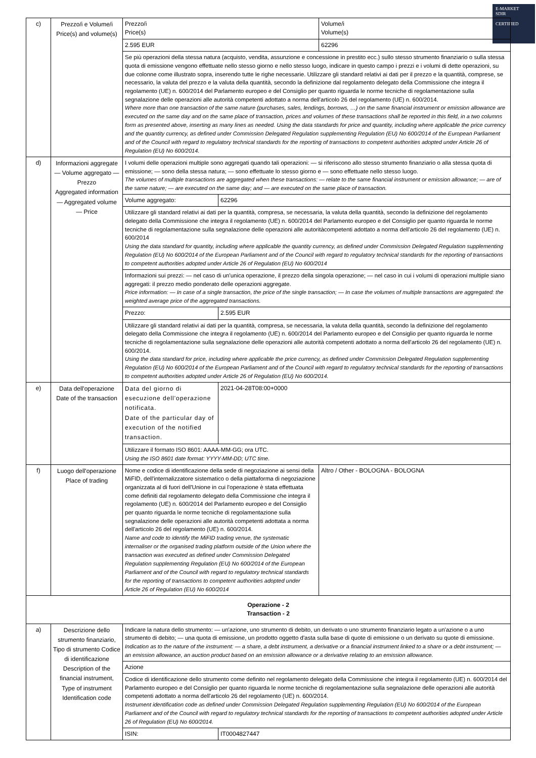E-MARKET
SDIR
CERTIFIED
| c) | Prezzo/i e Volume/i Price(s) and volume(s) | Prezzo/i Price(s) | | Volume/i Volume(s) |
| | | 2.595 EUR | | 62296 |
| | | Se più operazioni della stessa natura (acquisto, vendita, assunzione e concessione in prestito ecc.) sullo stesso strumento finanziario o sulla stessa quota di emissione vengono effettuate nello stesso giorno e nello stesso luogo, indicare in questo campo i prezzi e i volumi di dette operazioni, su due colonne come illustrato sopra, inserendo tutte le righe necessarie. Utilizzare gli standard relativi ai dati per il prezzo e la quantità, comprese, se necessario, la valuta del prezzo e la valuta della quantità, secondo la definizione dal regolamento delegato della Commissione che integra il regolamento (UE) n. 600/2014 del Parlamento europeo e del Consiglio per quanto riguarda le norme tecniche di regolamentazione sulla segnalazione delle operazioni alle autorità competenti adottato a norma dell'articolo 26 del regolamento (UE) n. 600/2014. Where more than one transaction of the same nature (purchases, sales, lendings, borrows, …) on the same financial instrument or emission allowance are executed on the same day and on the same place of transaction, prices and volumes of these transactions shall be reported in this field, in a two columns form as presented above, inserting as many lines as needed. Using the data standards for price and quantity, including where applicable the price currency and the quantity currency, as defined under Commission Delegated Regulation supplementing Regulation (EU) No 600/2014 of the European Parliament and of the Council with regard to regulatory technical standards for the reporting of transactions to competent authorities adopted under Article 26 of Regulation (EU) No 600/2014. | | |
| d) | Informazioni aggregate — Volume aggregato — Prezzo Aggregated information — Aggregated volume — Price | I volumi delle operazioni multiple sono aggregati quando tali operazioni: — si riferiscono allo stesso strumento finanziario o alla stessa quota di emissione; — sono della stessa natura; — sono effettuate lo stesso giorno e — sono effettuate nello stesso luogo. The volumes of multiple transactions are aggregated when these transactions: — relate to the same financial instrument or emission allowance; — are of the same nature; — are executed on the same day; and — are executed on the same place of transaction. | | |
| | | Volume aggregato: | 62296 | |
| | | Utilizzare gli standard relativi ai dati per la quantità, compresa, se necessaria, la valuta della quantità, secondo la definizione del regolamento delegato della Commissione che integra il regolamento (UE) n. 600/2014 del Parlamento europeo e del Consiglio per quanto riguarda le norme tecniche di regolamentazione sulla segnalazione delle operazioni alle autoritàcompetenti adottato a norma dell'articolo 26 del regolamento (UE) n. 600/2014 Using the data standard for quantity, including where applicable the quantity currency, as defined under Commission Delegated Regulation supplementing Regulation (EU) No 600/2014 of the European Parliament and of the Council with regard to regulatory technical standards for the reporting of transactions to competent authorities adopted under Article 26 of Regulation (EU) No 600/2014 | | |
| | | Informazioni sui prezzi: — nel caso di un'unica operazione, il prezzo della singola operazione; — nel caso in cui i volumi di operazioni multiple siano aggregati: il prezzo medio ponderato delle operazioni aggregate. Price information: — In case of a single transaction, the price of the single transaction; — In case the volumes of multiple transactions are aggregated: the weighted average price of the aggregated transactions. | | |
| | | Prezzo: | 2.595 EUR | |
| | | Utilizzare gli standard relativi ai dati per la quantità, compresa, se necessaria, la valuta della quantità, secondo la definizione del regolamento delegato della Commissione che integra il regolamento (UE) n. 600/2014 del Parlamento europeo e del Consiglio per quanto riguarda le norme tecniche di regolamentazione sulla segnalazione delle operazioni alle autorità competenti adottato a norma dell'articolo 26 del regolamento (UE) n. 600/2014. Using the data standard for price, including where applicable the price currency, as defined under Commission Delegated Regulation supplementing Regulation (EU) No 600/2014 of the European Parliament and of the Council with regard to regulatory technical standards for the reporting of transactions to competent authorities adopted under Article 26 of Regulation (EU) No 600/2014. | | |
| e) | Data dell'operazione Date of the transaction | Data del giorno di esecuzione dell'operazione notificata. Date of the particular day of execution of the notified transaction. | 2021-04-28T08:00+0000 | |
| | | Utilizzare il formato ISO 8601: AAAA-MM-GG; ora UTC. Using the ISO 8601 date format: YYYY-MM-DD; UTC time. | | |
| f) | Luogo dell'operazione Place of trading | Nome e codice di identificazione della sede di negoziazione ai sensi della MiFID, dell'internalizzatore sistematico o della piattaforma di negoziazione organizzata al di fuori dell'Unione in cui l'operazione è stata effettuata come definiti dal regolamento delegato della Commissione che integra il regolamento (UE) n. 600/2014 del Parlamento europeo e del Consiglio per quanto riguarda le norme tecniche di regolamentazione sulla segnalazione delle operazioni alle autorità competenti adottata a norma dell'articolo 26 del regolamento (UE) n. 600/2014. Name and code to identify the MiFID trading venue, the systematic internaliser or the organised trading platform outside of the Union where the transaction was executed as defined under Commission Delegated Regulation supplementing Regulation (EU) No 600/2014 of the European Parliament and of the Council with regard to regulatory technical standards for the reporting of transactions to competent authorities adopted under Article 26 of Regulation (EU) No 600/2014 | | Altro / Other - BOLOGNA - BOLOGNA |
| Operazione - 2 Transaction - 2 | | | | |
| a) | Descrizione dello strumento finanziario, Tipo di strumento Codice di identificazione Description of the financial instrument, Type of instrument Identification code | Indicare la natura dello strumento: — un'azione, uno strumento di debito, un derivato o uno strumento finanziario legato a un'azione o a uno strumento di debito; — una quota di emissione, un prodotto oggetto d'asta sulla base di quote di emissione o un derivato su quote di emissione. Indication as to the nature of the instrument: — a share, a debt instrument, a derivative or a financial instrument linked to a share or a debt instrument; — an emission allowance, an auction product based on an emission allowance or a derivative relating to an emission allowance. | | |
| | | Azione | | |
| | | Codice di identificazione dello strumento come definito nel regolamento delegato della Commissione che integra il regolamento (UE) n. 600/2014 del Parlamento europeo e del Consiglio per quanto riguarda le norme tecniche di regolamentazione sulla segnalazione delle operazioni alle autorità competenti adottato a norma dell'articolo 26 del regolamento (UE) n. 600/2014. Instrument identification code as defined under Commission Delegated Regulation supplementing Regulation (EU) No 600/2014 of the European Parliament and of the Council with regard to regulatory technical standards for the reporting of transactions to competent authorities adopted under Article 26 of Regulation (EU) No 600/2014. | | |
| | | ISIN: | IT0004827447 | |